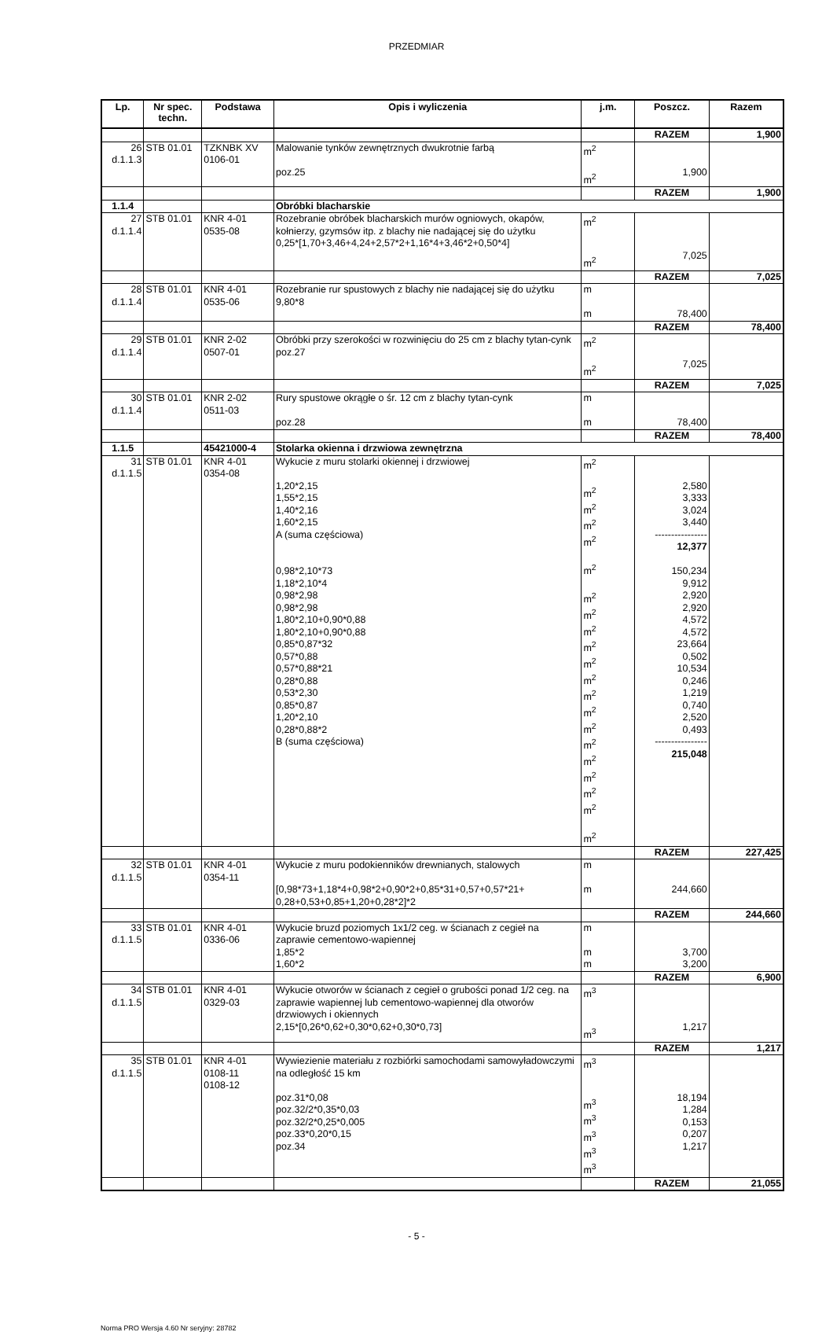PRZEDMIAR
| Lp. | Nr spec. techn. | Podstawa | Opis i wyliczenia | j.m. | Poszcz. | Razem |
| --- | --- | --- | --- | --- | --- | --- |
| | | | | | RAZEM | 1,900 |
| 26 d.1.1.3 | STB 01.01 | TZKNBK XV 0106-01 | Malowanie tynków zewnętrznych dwukrotnie farbą poz.25 | m<sup>2</sup> m<sup>2</sup> | 1,900 | |
| | | | | | RAZEM | 1,900 |
| 1.1.4 | | | Obróbki blacharskie | | | |
| 27 d.1.1.4 | STB 01.01 | KNR 4-01 0535-08 | Rozebranie obróbek blacharskich murów ogniowych, okapów, kołnierzy, gzymsów itp. z blachy nie nadającej się do użytku 0,25*[1,70+3,46+4,24+2,57*2+1,16*4+3,46*2+0,50*4] | m<sup>2</sup> m<sup>2</sup> | 7,025 | |
| | | | | | RAZEM | 7,025 |
| 28 d.1.1.4 | STB 01.01 | KNR 4-01 0535-06 | Rozebranie rur spustowych z blachy nie nadającej się do użytku 9,80*8 | m m | 78,400 | |
| | | | | | RAZEM | 78,400 |
| 29 d.1.1.4 | STB 01.01 | KNR 2-02 0507-01 | Obróbki przy szerokości w rozwinięciu do 25 cm z blachy tytan-cynk poz.27 | m<sup>2</sup> m<sup>2</sup> | 7,025 | |
| | | | | | RAZEM | 7,025 |
| 30 d.1.1.4 | STB 01.01 | KNR 2-02 0511-03 | Rury spustowe okrągłe o śr. 12 cm z blachy tytan-cynk poz.28 | m m | 78,400 | |
| | | | | | RAZEM | 78,400 |
| 1.1.5 | | 45421000-4 | Stolarka okienna i drzwiowa zewnętrzna | | | |
| 31 d.1.1.5 | STB 01.01 | KNR 4-01 0354-08 | Wykucie z muru stolarki okiennej i drzwiowej 1,20*2,15 1,55*2,15 1,40*2,16 1,60*2,15 A (suma częściowa) 0,98*2,10*73 1,18*2,10*4 0,98*2,98 0,98*2,98 1,80*2,10+0,90*0,88 1,80*2,10+0,90*0,88 0,85*0,87*32 0,57*0,88 0,57*0,88*21 0,28*0,88 0,53*2,30 0,85*0,87 1,20*2,10 0,28*0,88*2 B (suma częściowa) | m<sup>2</sup> m<sup>2</sup> m<sup>2</sup> m<sup>2</sup> m<sup>2</sup> m<sup>2</sup> m<sup>2</sup> m<sup>2</sup> m<sup>2</sup> m<sup>2</sup> m<sup>2</sup> m<sup>2</sup> m<sup>2</sup> m<sup>2</sup> m<sup>2</sup> m<sup>2</sup> m<sup>2</sup> m<sup>2</sup> m<sup>2</sup> m<sup>2</sup> m<sup>2</sup> | 2,580 3,333 3,024 3,440 ---------------- 12,377 150,234 9,912 2,920 2,920 4,572 4,572 23,664 0,502 10,534 0,246 1,219 0,740 2,520 0,493 ---------------- 215,048 | |
| | | | | | RAZEM | 227,425 |
| 32 d.1.1.5 | STB 01.01 | KNR 4-01 0354-11 | Wykucie z muru podokienników drewnianych, stalowych [0,98*73+1,18*4+0,98*2+0,90*2+0,85*31+0,57+0,57*21+ 0,28+0,53+0,85+1,20+0,28*2]*2 | m m | 244,660 | |
| | | | | | RAZEM | 244,660 |
| 33 d.1.1.5 | STB 01.01 | KNR 4-01 0336-06 | Wykucie bruzd poziomych 1x1/2 ceg. w ścianach z cegieł na zaprawie cementowo-wapiennej 1,85*2 1,60*2 | m m m | 3,700 3,200 | |
| | | | | | RAZEM | 6,900 |
| 34 d.1.1.5 | STB 01.01 | KNR 4-01 0329-03 | Wykucie otworów w ścianach z cegieł o grubości ponad 1/2 ceg. na zaprawie wapiennej lub cementowo-wapiennej dla otworów drzwiowych i okiennych 2,15*[0,26*0,62+0,30*0,62+0,30*0,73] | m<sup>3</sup> m<sup>3</sup> | 1,217 | |
| | | | | | RAZEM | 1,217 |
| 35 d.1.1.5 | STB 01.01 | KNR 4-01 0108-11 0108-12 | Wywiezienie materiału z rozbiórki samochodami samowyładowczymi na odległość 15 km poz.31*0,08 poz.32/2*0,35*0,03 poz.32/2*0,25*0,005 poz.33*0,20*0,15 poz.34 | m<sup>3</sup> m<sup>3</sup> m<sup>3</sup> m<sup>3</sup> m<sup>3</sup> m<sup>3</sup> | 18,194 1,284 0,153 0,207 1,217 | |
| | | | | | RAZEM | 21,055 |
- 5 -
Norma PRO Wersja 4.60 Nr seryjny: 28782